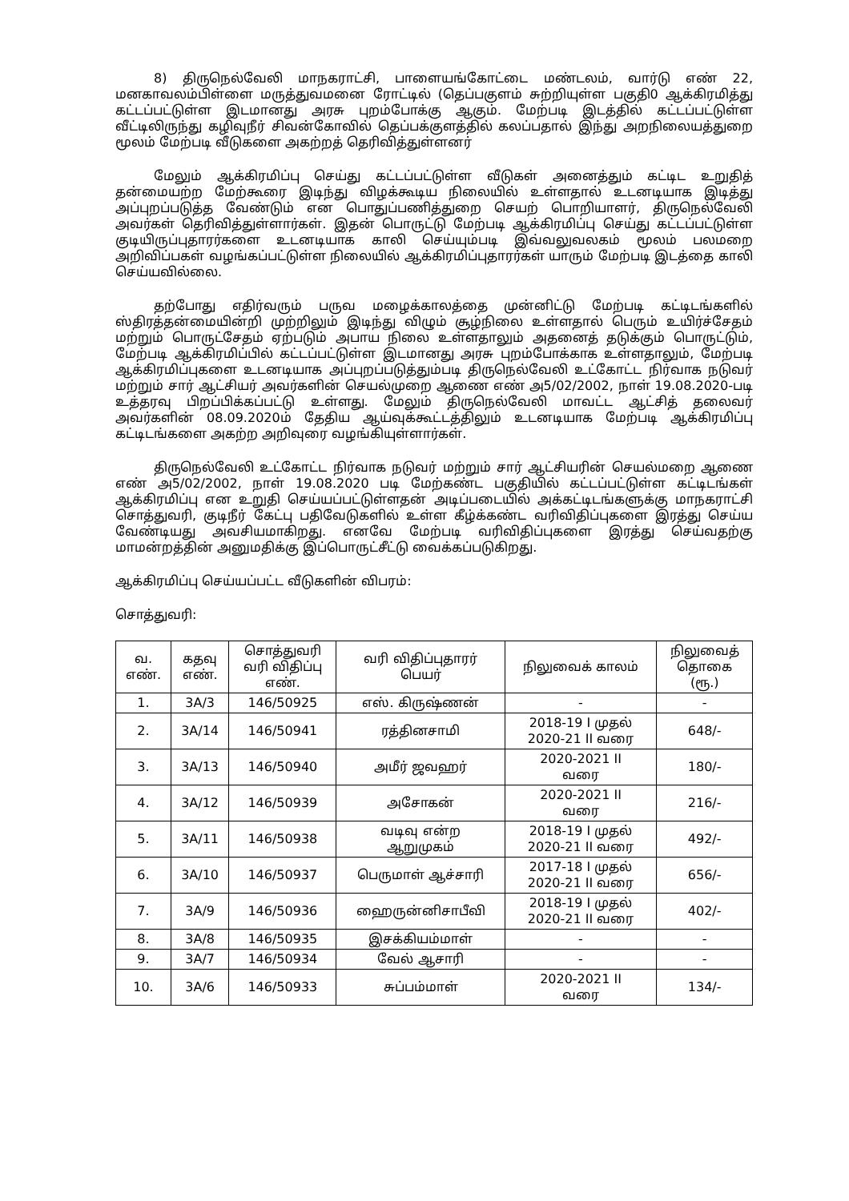8) திருநெல்வேலி மாநகராட்சி, பாளையங்கோட்டை மண்டலம், வார்டு எண் 22, மனகாவலம்பிள்ளை மருத்துவமனை ரோட்டில் (தெப்பகுளம் சுற்றியுள்ள பகுதி0 ஆக்கிரமித்து கட்டப்பட்டுள்ள இடமானது அரசு புறம்போக்கு ஆகும். மேற்படி இடத்தில் கட்டப்பட்டுள்ள வீட்டிலிருந்து கழிவுநீர் சிவன்கோவில் தெப்பக்குளத்தில் கலப்பதால் இந்து அறநிலையத்துறை மூலம் மேற்படி வீடுகளை அகற்றத் தெரிவித்துள்ளனர்
மேலும் ஆக்கிரமிப்பு செய்து கட்டப்பட்டுள்ள வீடுகள் அனைத்தும் கட்டிட உறுதித் தன்மையற்ற மேற்கூரை இடிந்து விழக்கூடிய நிலையில் உள்ளதால் உடனடியாக இடித்து அப்புறப்படுத்த வேண்டும் என பொதுப்பணித்துறை செயற் பொறியாளர், திருநெல்வேலி அவர்கள் தெரிவித்துள்ளார்கள். இதன் பொருட்டு மேற்படி ஆக்கிரமிப்பு செய்து கட்டப்பட்டுள்ள குடியிருப்புதாரர்களை உடனடியாக காலி செய்யும்படி இவ்வலுவலகம் மூலம் பலமறை அறிவிப்பகள் வழங்கப்பட்டுள்ள நிலையில் ஆக்கிரமிப்புதாரர்கள் யாரும் மேற்படி இடத்தை காலி செய்யவில்லை.
தற்போது எதிர்வரும் பருவ மழைக்காலத்தை முன்னிட்டு மேற்படி கட்டிடங்களில் ஸ்திரத்தன்மையின்றி முற்றிலும் இடிந்து விழும் சூழ்நிலை உள்ளதால் பெரும் உயிர்ச்சேதம் மற்றும் பொருட்சேதம் ஏற்படும் அபாய நிலை உள்ளதாலும் அதனைத் தடுக்கும் பொருட்டும், மேற்படி ஆக்கிரமிப்பில் கட்டப்பட்டுள்ள இடமானது அரசு புறம்போக்காக உள்ளதாலும், மேற்படி ஆக்கிரமிப்புகளை உடனடியாக அப்புறப்படுத்தும்படி திருநெல்வேலி உட்கோட்ட நிர்வாக நடுவர் மற்றும் சார் ஆட்சியர் அவர்களின் செயல்முறை ஆணை எண் அ5/02/2002, நாள் 19.08.2020-படி உத்தரவு பிறப்பிக்கப்பட்டு உள்ளது. மேலும் திருநெல்வேலி மாவட்ட ஆட்சித் தலைவர் அவர்களின் 08.09.2020ம் தேதிய ஆய்வுக்கூட்டத்திலும் உடனடியாக மேற்படி ஆக்கிரமிப்பு கட்டிடங்களை அகற்ற அறிவுரை வழங்கியுள்ளார்கள்.
திருநெல்வேலி உட்கோட்ட நிர்வாக நடுவர் மற்றும் சார் ஆட்சியரின் செயல்மறை ஆணை எண் அ5/02/2002, நாள் 19.08.2020 படி மேற்கண்ட பகுதியில் கட்டப்பட்டுள்ள கட்டிடங்கள் ஆக்கிரமிப்பு என உறுதி செய்யப்பட்டுள்ளதன் அடிப்படையில் அக்கட்டிடங்களுக்கு மாநகராட்சி சொத்துவரி, குடிநீர் கேட்பு பதிவேடுகளில் உள்ள கீழ்க்கண்ட வரிவிதிப்புகளை இரத்து செய்ய வேண்டியது அவசியமாகிறது. எனவே மேற்படி வரிவிதிப்புகளை இரத்து செய்வதற்கு மாமன்றத்தின் அனுமதிக்கு இப்பொருட்சீட்டு வைக்கப்படுகிறது.
ஆக்கிரமிப்பு செய்யப்பட்ட வீடுகளின் விபரம்:
சொத்துவரி:
| வ. எண். | கதவு எண். | சொத்துவரி வரி விதிப்பு எண். | வரி விதிப்புதாரர் பெயர் | நிலுவைக் காலம் | நிலுவைத் தொகை (ரூ.) |
| --- | --- | --- | --- | --- | --- |
| 1. | 3A/3 | 146/50925 | எஸ். கிருஷ்ணன் | - | - |
| 2. | 3A/14 | 146/50941 | ரத்தினசாமி | 2018-19 I முதல் 2020-21 II வரை | 648/- |
| 3. | 3A/13 | 146/50940 | அமீர் ஜவஹர் | 2020-2021 II வரை | 180/- |
| 4. | 3A/12 | 146/50939 | அசோகன் | 2020-2021 II வரை | 216/- |
| 5. | 3A/11 | 146/50938 | வடிவு என்ற ஆறுமுகம் | 2018-19 I முதல் 2020-21 II வரை | 492/- |
| 6. | 3A/10 | 146/50937 | பெருமாள் ஆச்சாரி | 2017-18 I முதல் 2020-21 II வரை | 656/- |
| 7. | 3A/9 | 146/50936 | ஹைருன்னிசாபீவி | 2018-19 I முதல் 2020-21 II வரை | 402/- |
| 8. | 3A/8 | 146/50935 | இசக்கியம்மாள் | - | - |
| 9. | 3A/7 | 146/50934 | வேல் ஆசாரி | - | - |
| 10. | 3A/6 | 146/50933 | சுப்பம்மாள் | 2020-2021 II வரை | 134/- |